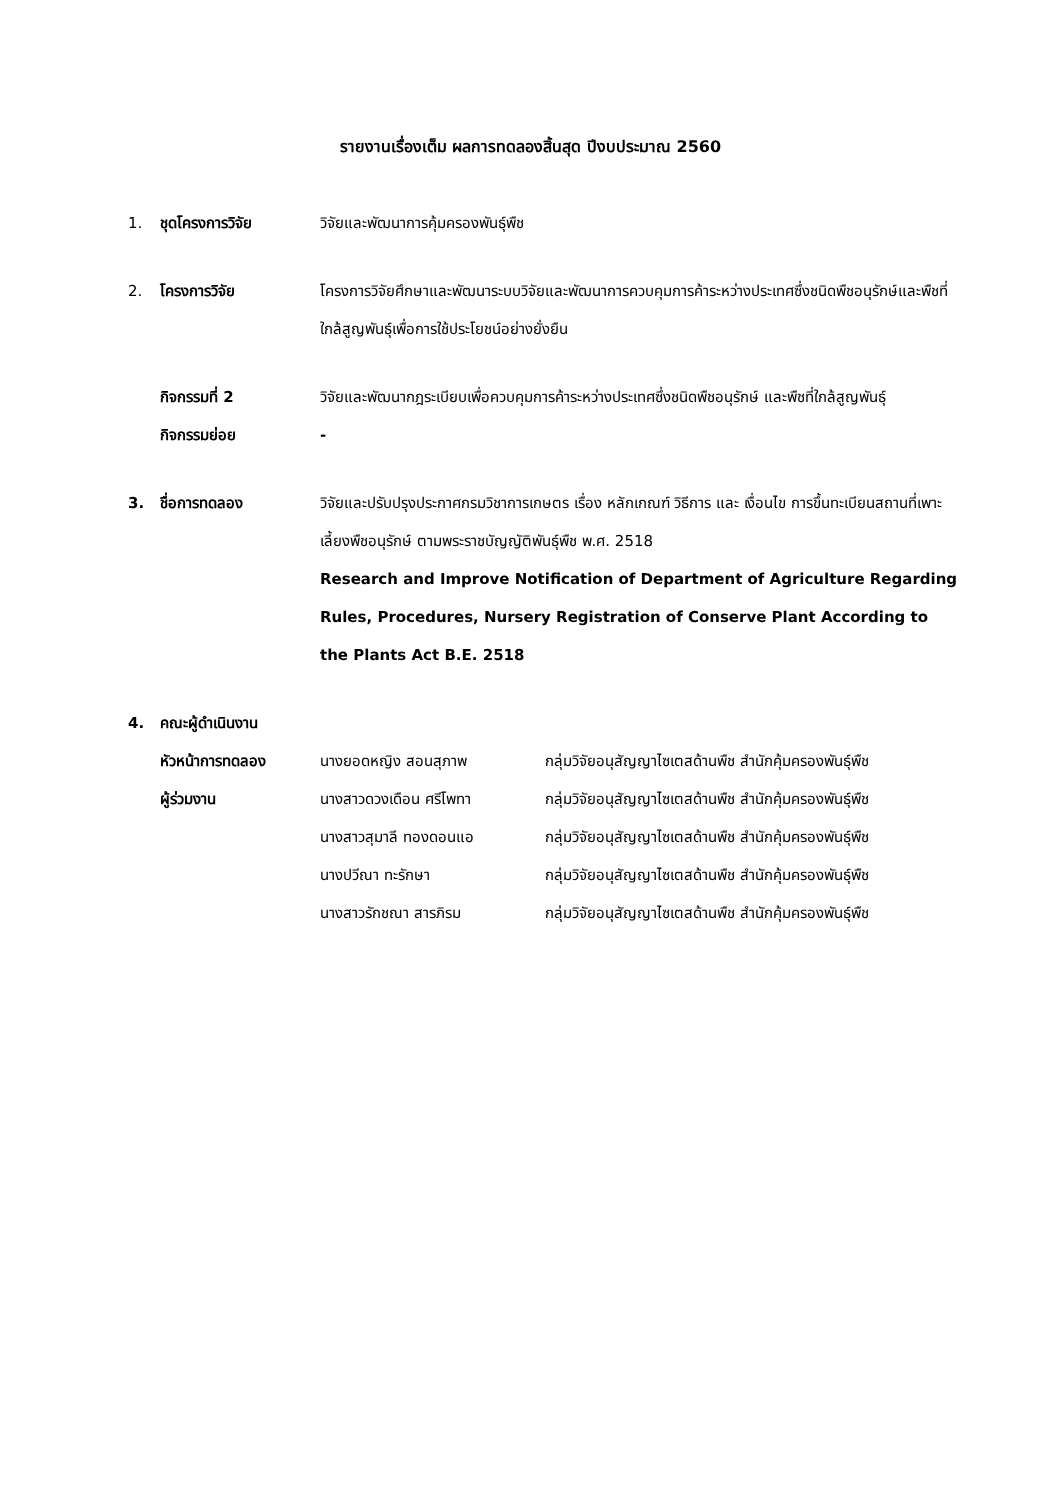รายงานเรื่องเต็ม ผลการทดลองสิ้นสุด ปีงบประมาณ 2560
1. ชุดโครงการวิจัย วิจัยและพัฒนาการคุ้มครองพันธุ์พืช
2. โครงการวิจัย โครงการวิจัยศึกษาและพัฒนาระบบวิจัยและพัฒนาการควบคุมการค้าระหว่างประเทศซึ่งชนิดพืชอนุรักษ์และพืชที่ใกล้สูญพันธุ์เพื่อการใช้ประโยชน์อย่างยั่งยืน
กิจกรรมที่ 2 วิจัยและพัฒนากฎระเบียบเพื่อควบคุมการค้าระหว่างประเทศซึ่งชนิดพืชอนุรักษ์ และพืชที่ใกล้สูญพันธุ์
กิจกรรมย่อย -
3. ชื่อการทดลอง วิจัยและปรับปรุงประกาศกรมวิชาการเกษตร เรื่อง หลักเกณฑ์ วิธีการ และ เงื่อนไข การขึ้นทะเบียนสถานที่เพาะเลี้ยงพืชอนุรักษ์ ตามพระราชบัญญัติพันธุ์พืช พ.ศ. 2518
Research and Improve Notification of Department of Agriculture Regarding Rules, Procedures, Nursery Registration of Conserve Plant According to the Plants Act B.E. 2518
4. คณะผู้ดำเนินงาน
หัวหน้าการทดลอง นางยอดหญิง สอนสุภาพ กลุ่มวิจัยอนุสัญญาไซเตสด้านพืช สำนักคุ้มครองพันธุ์พืช
ผู้ร่วมงาน นางสาวดวงเดือน ศรีโพทา กลุ่มวิจัยอนุสัญญาไซเตสด้านพืช สำนักคุ้มครองพันธุ์พืช
นางสาวสุมาลี ทองดอนแอ กลุ่มวิจัยอนุสัญญาไซเตสด้านพืช สำนักคุ้มครองพันธุ์พืช
นางปวีณา ทะรักษา กลุ่มวิจัยอนุสัญญาไซเตสด้านพืช สำนักคุ้มครองพันธุ์พืช
นางสาวรักชณา สารภิรม กลุ่มวิจัยอนุสัญญาไซเตสด้านพืช สำนักคุ้มครองพันธุ์พืช